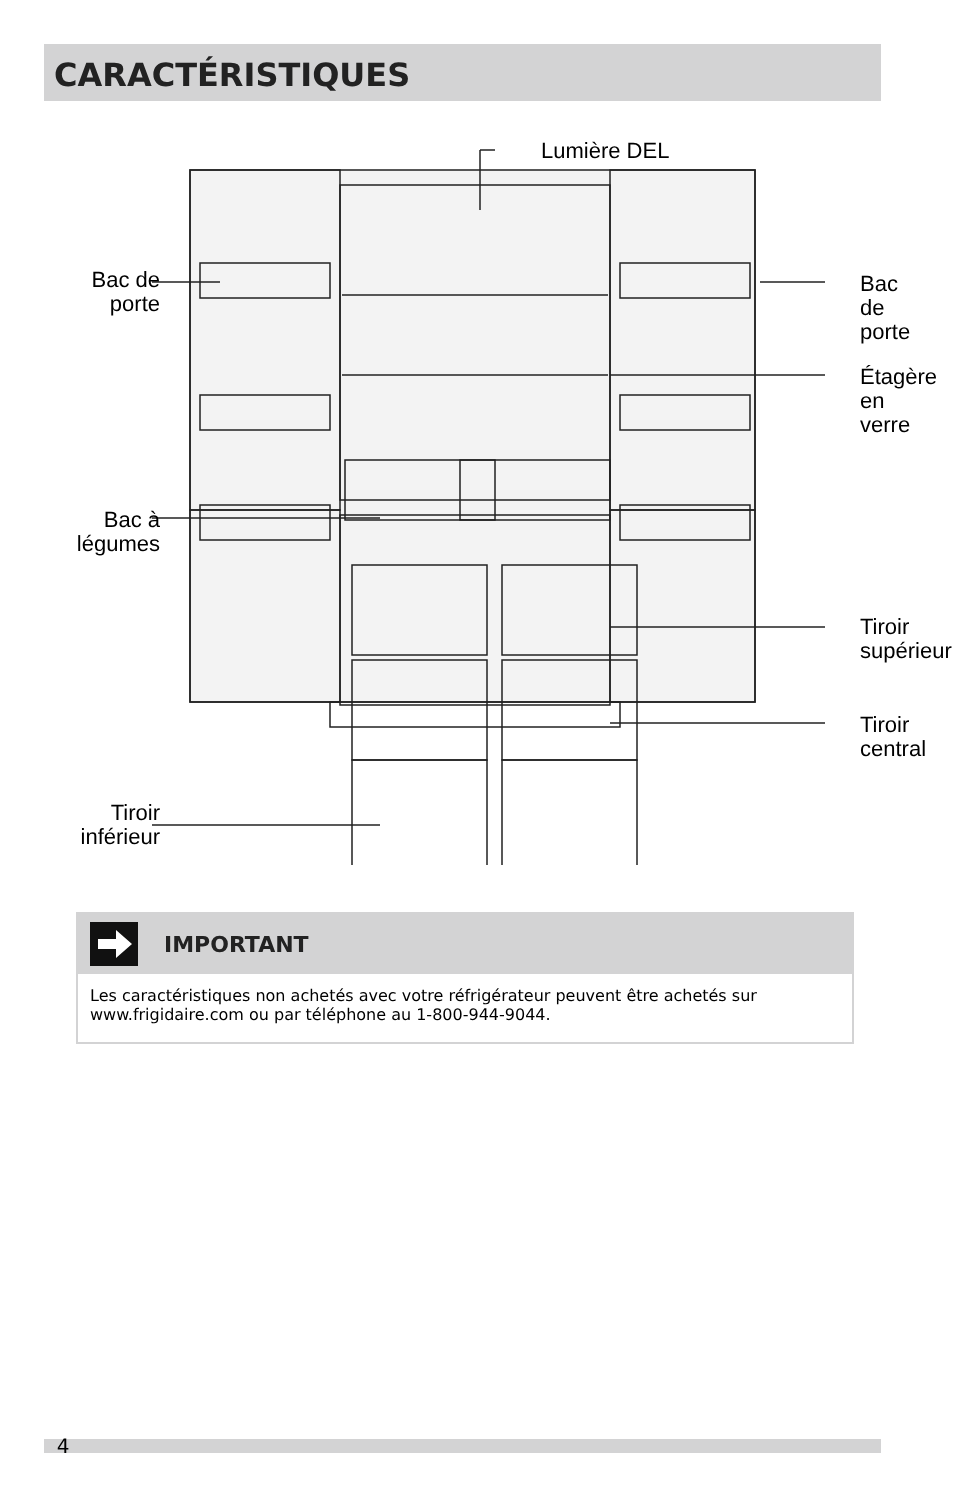CARACTÉRISTIQUES
Lumière DEL
Bac de porte
Bac de
porte
Étagère
en verre
Bac à légumes
Tiroir
supérieur
Tiroir
central
Tiroir inférieur
IMPORTANT
Les caractéristiques non achetés avec votre réfrigérateur peuvent être achetés sur www.frigidaire.com ou par téléphone au 1-800-944-9044.
4